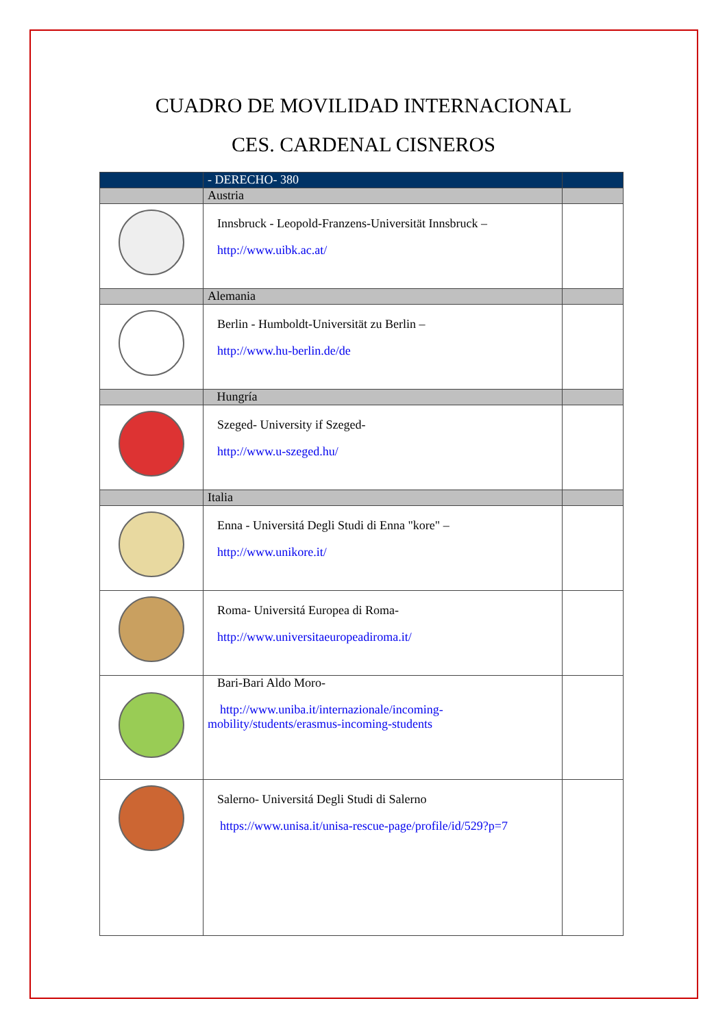CUADRO DE MOVILIDAD INTERNACIONAL
CES. CARDENAL CISNEROS
| | - DERECHO- 380 | |
| | Austria | |
| | Innsbruck - Leopold-Franzens-Universität Innsbruck – http://www.uibk.ac.at/ | |
| | Alemania | |
| | Berlin - Humboldt-Universität zu Berlin – http://www.hu-berlin.de/de | |
| | Hungría | |
| | Szeged- University if Szeged- http://www.u-szeged.hu/ | |
| | Italia | |
| | Enna - Universitá Degli Studi di Enna "kore" – http://www.unikore.it/ | |
| | Roma- Universitá Europea di Roma- http://www.universitaeuropeadiroma.it/ | |
| | Bari-Bari Aldo Moro- http://www.uniba.it/internazionale/incoming-mobility/students/erasmus-incoming-students | |
| | Salerno- Universitá Degli Studi di Salerno https://www.unisa.it/unisa-rescue-page/profile/id/529?p=7 | |